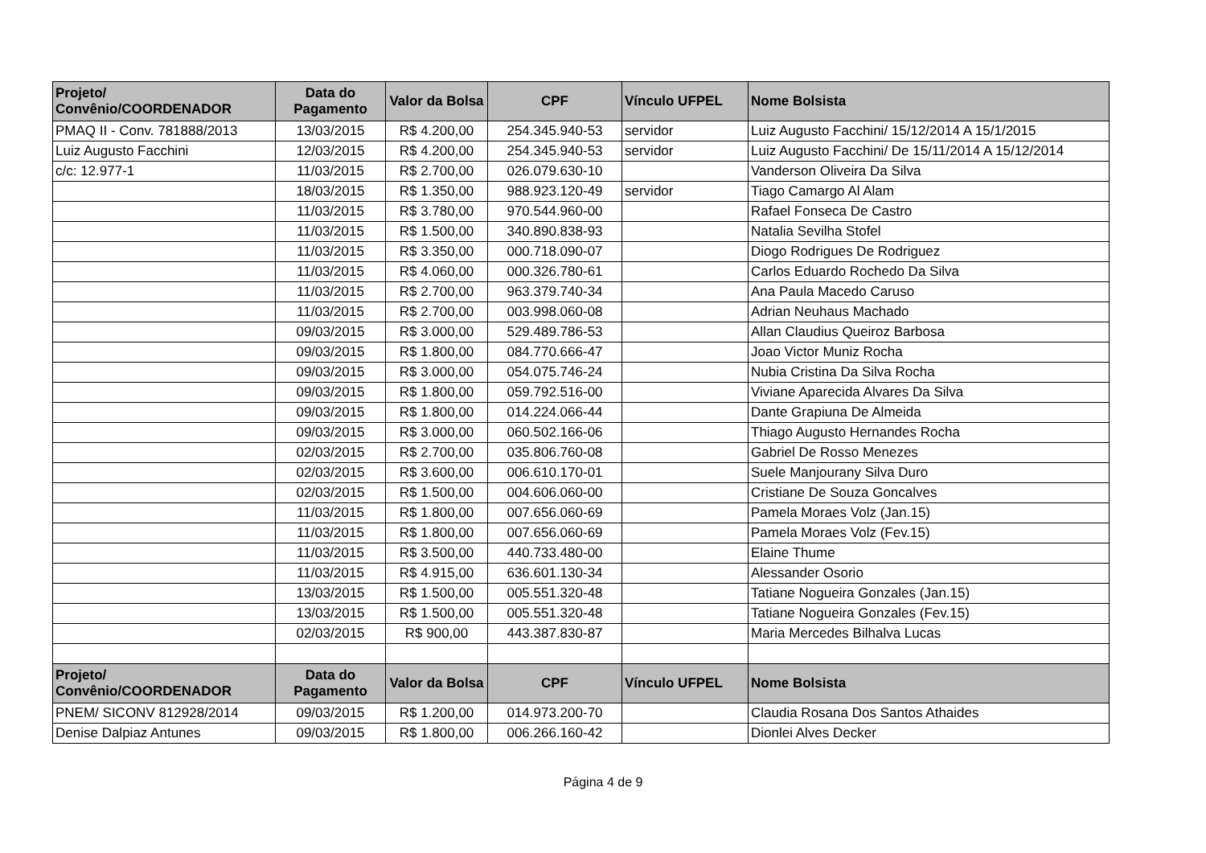| Projeto/ Convênio/COORDENADOR | Data do Pagamento | Valor da Bolsa | CPF | Vínculo UFPEL | Nome Bolsista |
| --- | --- | --- | --- | --- | --- |
| PMAQ II - Conv. 781888/2013 | 13/03/2015 | R$ 4.200,00 | 254.345.940-53 | servidor | Luiz Augusto Facchini/ 15/12/2014 A 15/1/2015 |
| Luiz Augusto Facchini | 12/03/2015 | R$ 4.200,00 | 254.345.940-53 | servidor | Luiz Augusto Facchini/ De 15/11/2014 A 15/12/2014 |
| c/c: 12.977-1 | 11/03/2015 | R$ 2.700,00 | 026.079.630-10 | | Vanderson Oliveira Da Silva |
| | 18/03/2015 | R$ 1.350,00 | 988.923.120-49 | servidor | Tiago Camargo Al Alam |
| | 11/03/2015 | R$ 3.780,00 | 970.544.960-00 | | Rafael Fonseca De Castro |
| | 11/03/2015 | R$ 1.500,00 | 340.890.838-93 | | Natalia Sevilha Stofel |
| | 11/03/2015 | R$ 3.350,00 | 000.718.090-07 | | Diogo Rodrigues De Rodriguez |
| | 11/03/2015 | R$ 4.060,00 | 000.326.780-61 | | Carlos Eduardo Rochedo Da Silva |
| | 11/03/2015 | R$ 2.700,00 | 963.379.740-34 | | Ana Paula Macedo Caruso |
| | 11/03/2015 | R$ 2.700,00 | 003.998.060-08 | | Adrian Neuhaus Machado |
| | 09/03/2015 | R$ 3.000,00 | 529.489.786-53 | | Allan Claudius Queiroz Barbosa |
| | 09/03/2015 | R$ 1.800,00 | 084.770.666-47 | | Joao Victor Muniz Rocha |
| | 09/03/2015 | R$ 3.000,00 | 054.075.746-24 | | Nubia Cristina Da Silva Rocha |
| | 09/03/2015 | R$ 1.800,00 | 059.792.516-00 | | Viviane Aparecida Alvares Da Silva |
| | 09/03/2015 | R$ 1.800,00 | 014.224.066-44 | | Dante Grapiuna De Almeida |
| | 09/03/2015 | R$ 3.000,00 | 060.502.166-06 | | Thiago Augusto Hernandes Rocha |
| | 02/03/2015 | R$ 2.700,00 | 035.806.760-08 | | Gabriel De Rosso Menezes |
| | 02/03/2015 | R$ 3.600,00 | 006.610.170-01 | | Suele Manjourany Silva Duro |
| | 02/03/2015 | R$ 1.500,00 | 004.606.060-00 | | Cristiane De Souza Goncalves |
| | 11/03/2015 | R$ 1.800,00 | 007.656.060-69 | | Pamela Moraes Volz (Jan.15) |
| | 11/03/2015 | R$ 1.800,00 | 007.656.060-69 | | Pamela Moraes Volz (Fev.15) |
| | 11/03/2015 | R$ 3.500,00 | 440.733.480-00 | | Elaine Thume |
| | 11/03/2015 | R$ 4.915,00 | 636.601.130-34 | | Alessander Osorio |
| | 13/03/2015 | R$ 1.500,00 | 005.551.320-48 | | Tatiane Nogueira Gonzales (Jan.15) |
| | 13/03/2015 | R$ 1.500,00 | 005.551.320-48 | | Tatiane Nogueira Gonzales (Fev.15) |
| | 02/03/2015 | R$ 900,00 | 443.387.830-87 | | Maria Mercedes Bilhalva Lucas |
| Projeto/ Convênio/COORDENADOR | Data do Pagamento | Valor da Bolsa | CPF | Vínculo UFPEL | Nome Bolsista |
| PNEM/ SICONV 812928/2014 | 09/03/2015 | R$ 1.200,00 | 014.973.200-70 | | Claudia Rosana Dos Santos Athaides |
| Denise Dalpiaz Antunes | 09/03/2015 | R$ 1.800,00 | 006.266.160-42 | | Dionlei Alves Decker |
Página 4 de 9